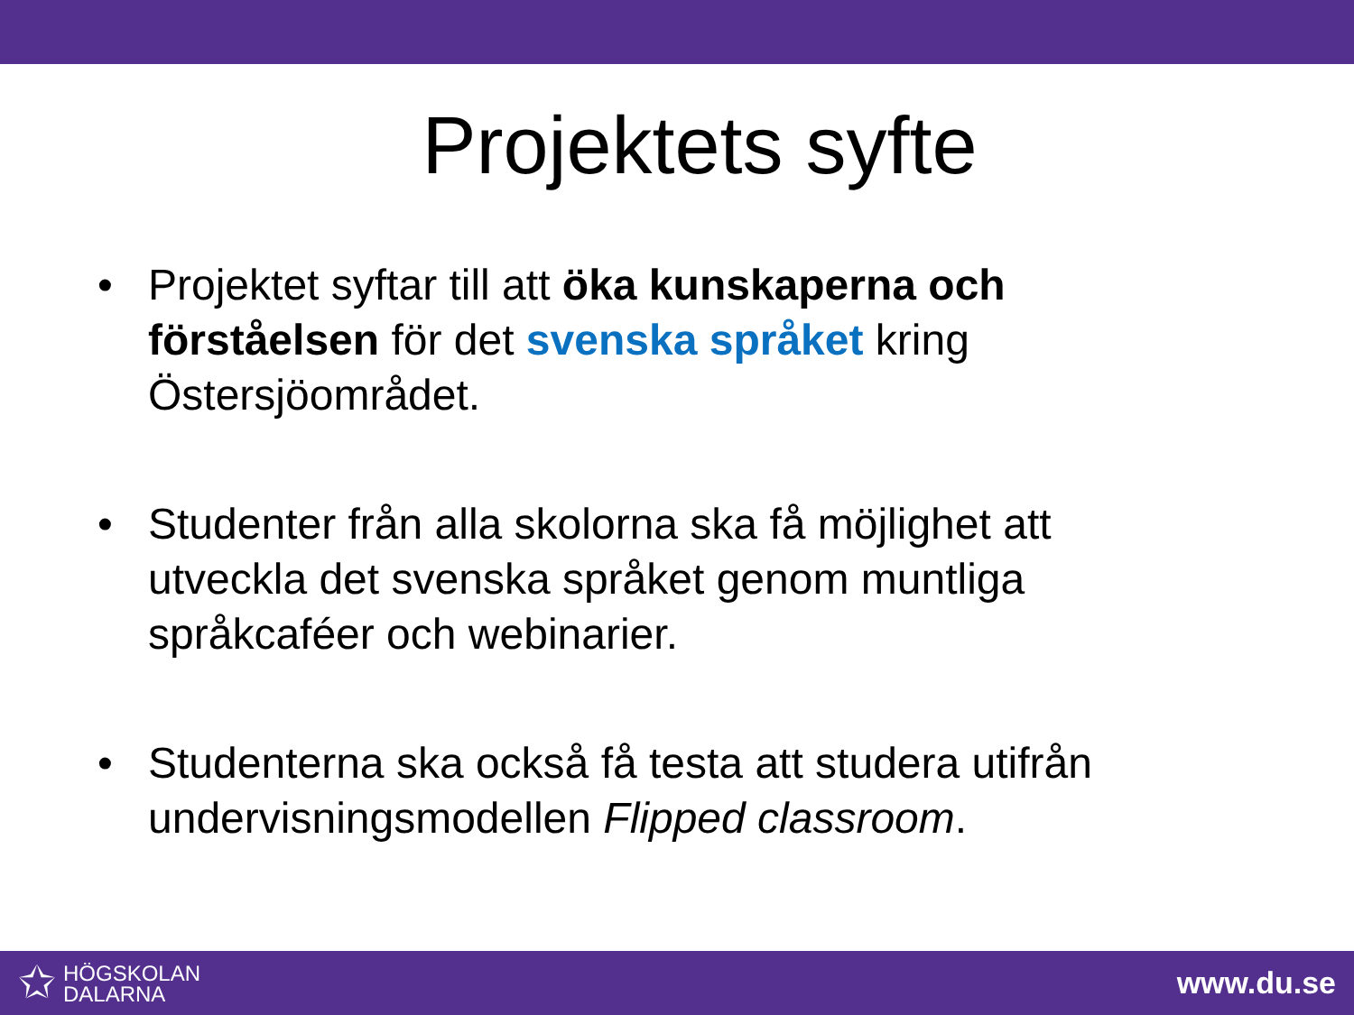Projektets syfte
• Projektet syftar till att öka kunskaperna och förståelsen för det svenska språket kring Östersjöområdet.
• Studenter från alla skolorna ska få möjlighet att utveckla det svenska språket genom muntliga språkcaféer och webinarier.
• Studenterna ska också få testa att studera utifrån undervisningsmodellen Flipped classroom.
✩ HÖGSKOLAN
DALARNA
www.du.se